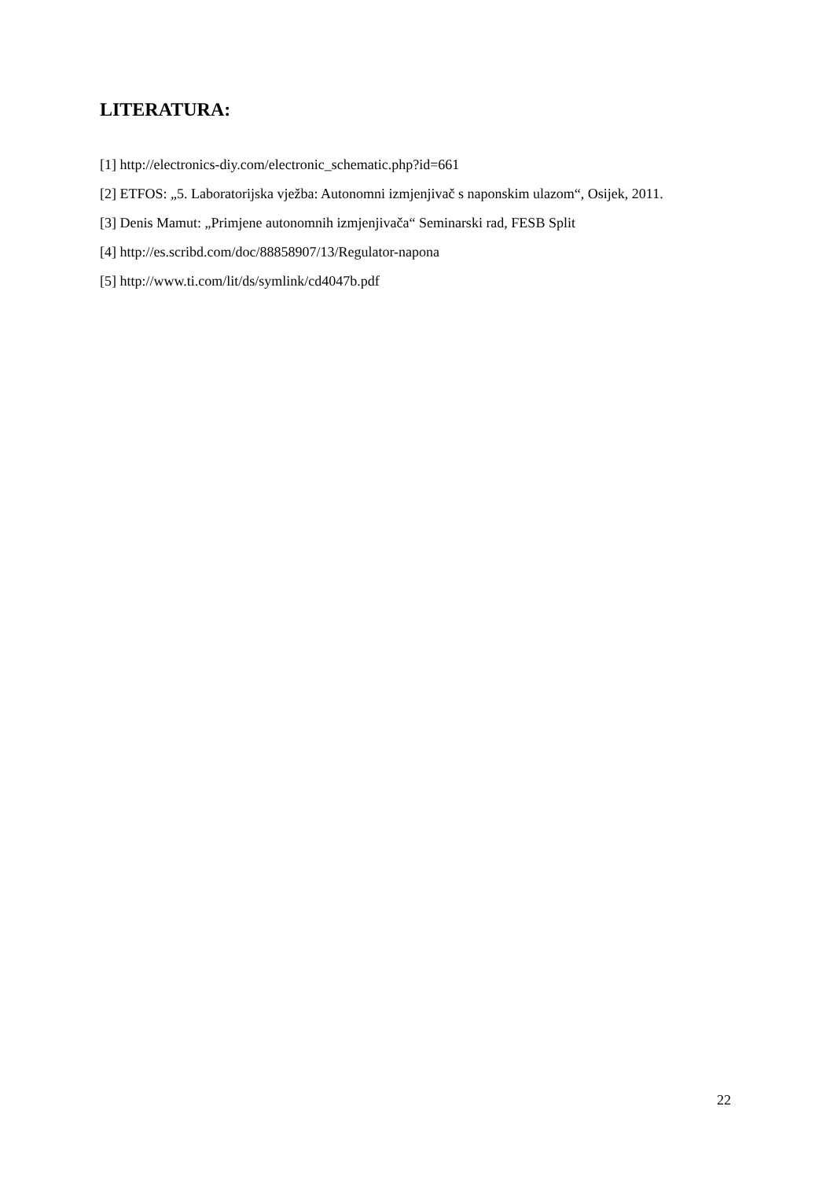LITERATURA:
[1] http://electronics-diy.com/electronic_schematic.php?id=661
[2] ETFOS: „5. Laboratorijska vježba: Autonomni izmjenjivač s naponskim ulazom“, Osijek, 2011.
[3] Denis Mamut: „Primjene autonomnih izmjenjivača“ Seminarski rad, FESB Split
[4] http://es.scribd.com/doc/88858907/13/Regulator-napona
[5] http://www.ti.com/lit/ds/symlink/cd4047b.pdf
22